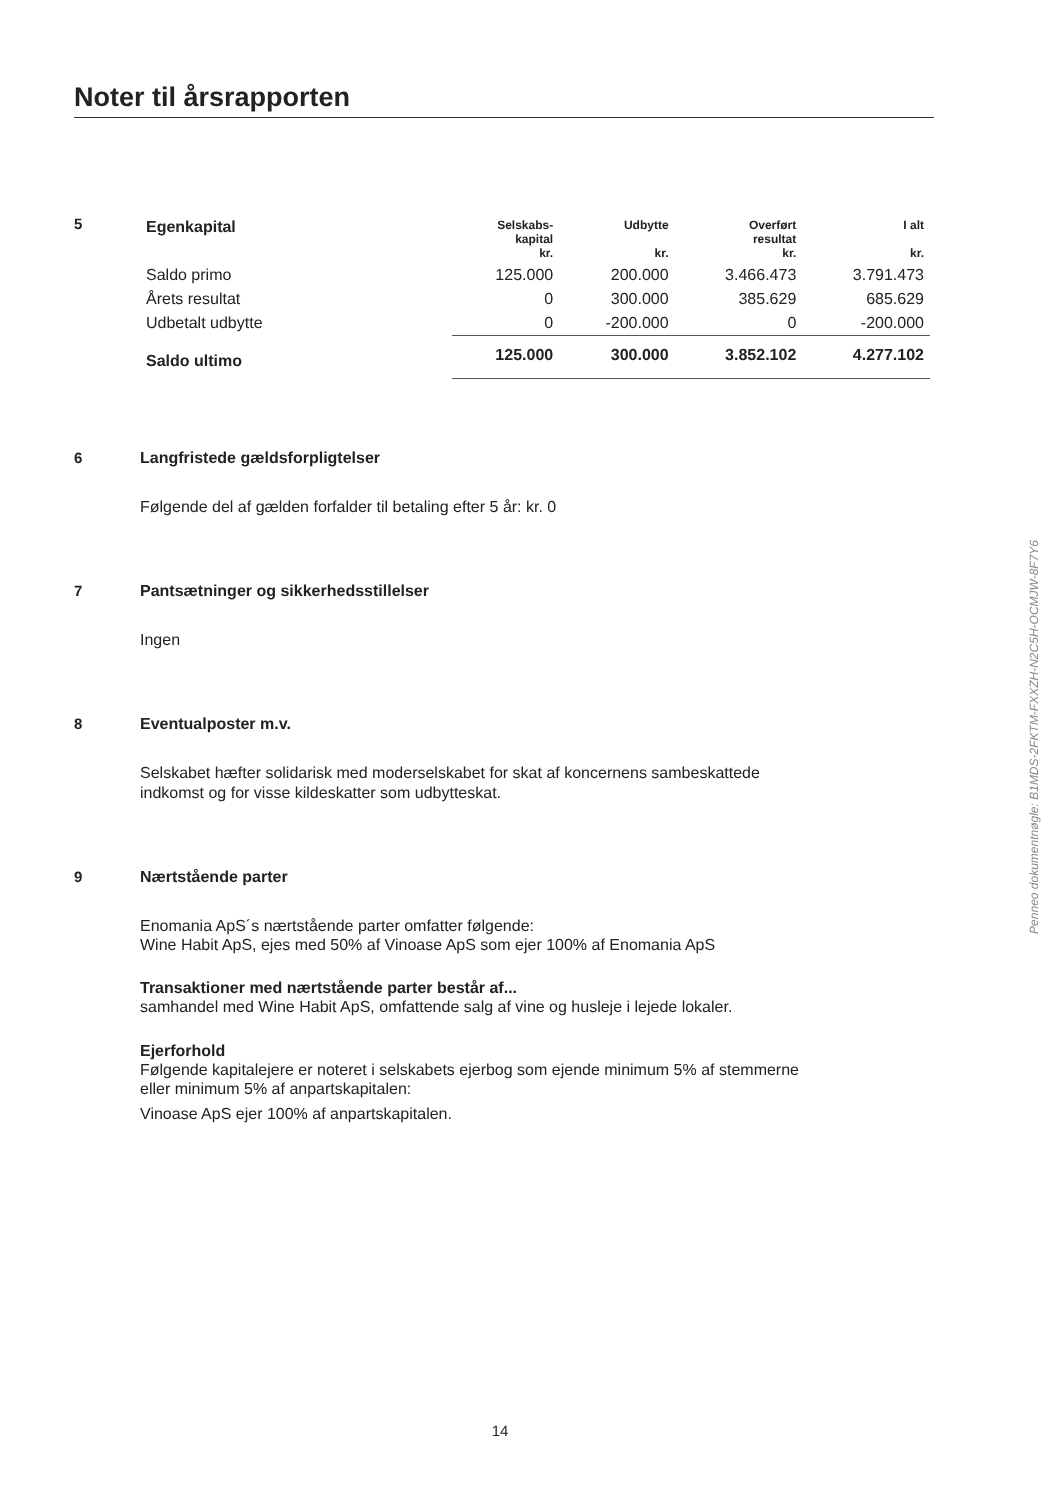Noter til årsrapporten
5
| Egenkapital | Selskabs- kapital kr. | Udbytte kr. | Overført resultat kr. | I alt kr. |
| --- | --- | --- | --- | --- |
| Saldo primo | 125.000 | 200.000 | 3.466.473 | 3.791.473 |
| Årets resultat | 0 | 300.000 | 385.629 | 685.629 |
| Udbetalt udbytte | 0 | -200.000 | 0 | -200.000 |
| Saldo ultimo | 125.000 | 300.000 | 3.852.102 | 4.277.102 |
6 Langfristede gældsforpligtelser
Følgende del af gælden forfalder til betaling efter 5 år: kr. 0
7 Pantsætninger og sikkerhedsstillelser
Ingen
8 Eventualposter m.v.
Selskabet hæfter solidarisk med moderselskabet for skat af koncernens sambeskattede
indkomst og for visse kildeskatter som udbytteskat.
9 Nærtstående parter
Enomania ApS´s nærtstående parter omfatter følgende:
Wine Habit ApS, ejes med 50% af Vinoase ApS som ejer 100% af Enomania ApS
Transaktioner med nærtstående parter består af...
samhandel med Wine Habit ApS, omfattende salg af vine og husleje i lejede lokaler.
Ejerforhold
Følgende kapitalejere er noteret i selskabets ejerbog som ejende minimum 5% af stemmerne
eller minimum 5% af anpartskapitalen:
Vinoase ApS ejer 100% af anpartskapitalen.
Penneo dokumentnøgle: B1MDS-2FKTM-FXXZH-N2C5H-OCMJW-8F7Y6
14